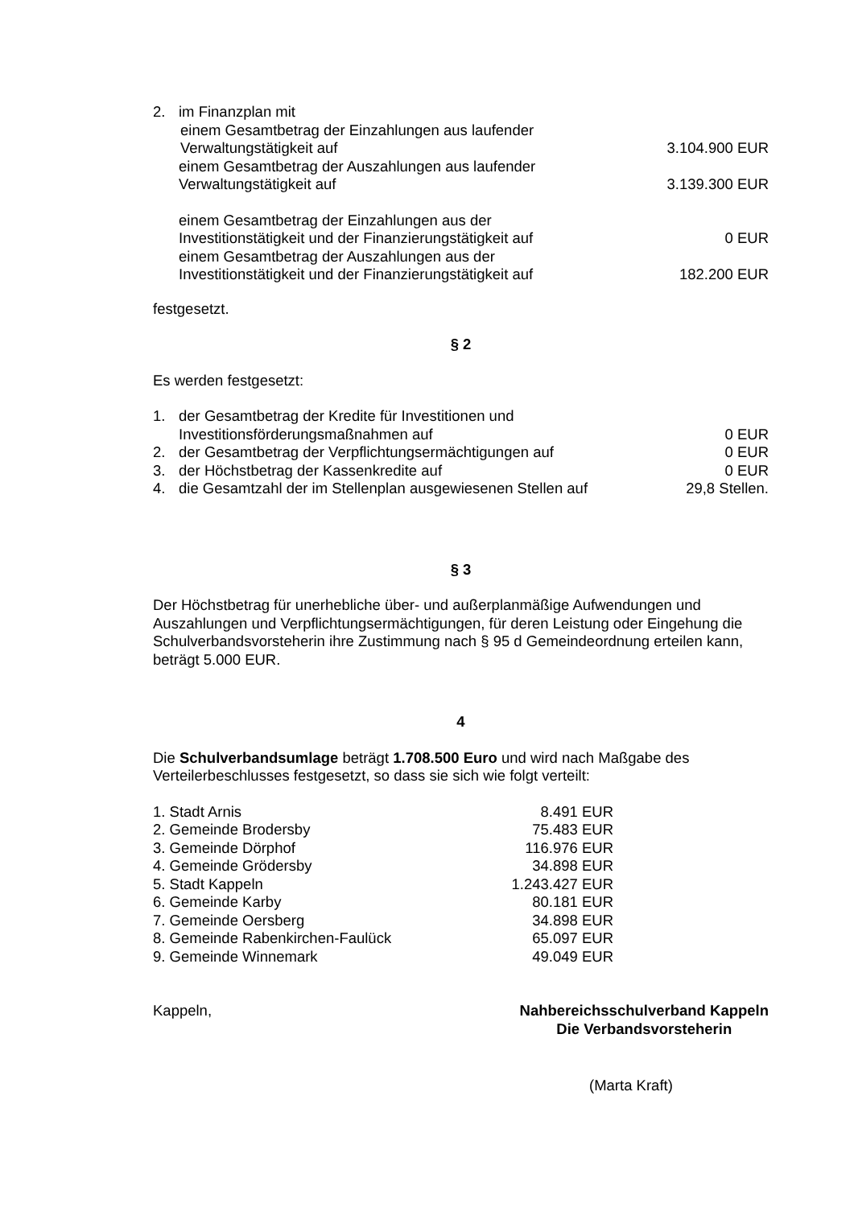| 2. | im Finanzplan mit | |
| | einem Gesamtbetrag der Einzahlungen aus laufender Verwaltungstätigkeit auf | 3.104.900 EUR |
| | einem Gesamtbetrag der Auszahlungen aus laufender Verwaltungstätigkeit auf | 3.139.300 EUR |
| | einem Gesamtbetrag der Einzahlungen aus der Investitionstätigkeit und der Finanzierungstätigkeit auf | 0 EUR |
| | einem Gesamtbetrag der Auszahlungen aus der Investitionstätigkeit und der Finanzierungstätigkeit auf | 182.200 EUR |
festgesetzt.
§ 2
Es werden festgesetzt:
| 1. | der Gesamtbetrag der Kredite für Investitionen und Investitionsförderungsmaßnahmen auf | 0 EUR |
| 2. | der Gesamtbetrag der Verpflichtungsermächtigungen auf | 0 EUR |
| 3. | der Höchstbetrag der Kassenkredite auf | 0 EUR |
| 4. | die Gesamtzahl der im Stellenplan ausgewiesenen Stellen auf | 29,8 Stellen. |
§ 3
Der Höchstbetrag für unerhebliche über- und außerplanmäßige Aufwendungen und Auszahlungen und Verpflichtungsermächtigungen, für deren Leistung oder Eingehung die Schulverbandsvorsteherin ihre Zustimmung nach § 95 d Gemeindeordnung erteilen kann, beträgt 5.000 EUR.
4
Die Schulverbandsumlage beträgt 1.708.500 Euro und wird nach Maßgabe des Verteilerbeschlusses festgesetzt, so dass sie sich wie folgt verteilt:
| 1. Stadt Arnis | 8.491 EUR |
| 2. Gemeinde Brodersby | 75.483 EUR |
| 3. Gemeinde Dörphof | 116.976 EUR |
| 4. Gemeinde Grödersby | 34.898 EUR |
| 5. Stadt Kappeln | 1.243.427 EUR |
| 6. Gemeinde Karby | 80.181 EUR |
| 7. Gemeinde Oersberg | 34.898 EUR |
| 8. Gemeinde Rabenkirchen-Faulück | 65.097 EUR |
| 9. Gemeinde Winnemark | 49.049 EUR |
Kappeln, Nahbereichsschulverband Kappeln
Die Verbandsvorsteherin
(Marta Kraft)